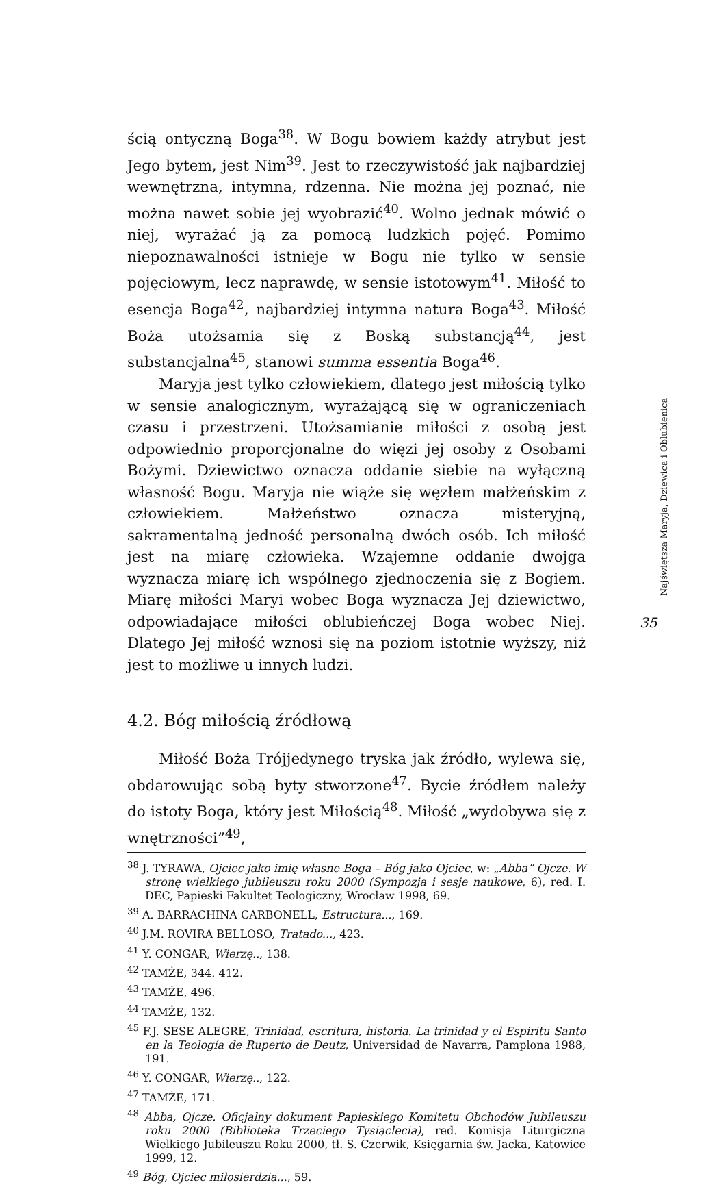ścią ontyczną Boga<sup>38</sup>. W Bogu bowiem każdy atrybut jest Jego bytem, jest Nim<sup>39</sup>. Jest to rzeczywistość jak najbardziej wewnętrzna, intymna, rdzenna. Nie można jej poznać, nie można nawet sobie jej wyobrazić<sup>40</sup>. Wolno jednak mówić o niej, wyrażać ją za pomocą ludzkich pojęć. Pomimo niepoznawalności istnieje w Bogu nie tylko w sensie pojęciowym, lecz naprawdę, w sensie istotowym<sup>41</sup>. Miłość to esencja Boga<sup>42</sup>, najbardziej intymna natura Boga<sup>43</sup>. Miłość Boża utożsamia się z Boską substancją<sup>44</sup>, jest substancjalna<sup>45</sup>, stanowi summa essentia Boga<sup>46</sup>.
Maryja jest tylko człowiekiem, dlatego jest miłością tylko w sensie analogicznym, wyrażającą się w ograniczeniach czasu i przestrzeni. Utożsamianie miłości z osobą jest odpowiednio proporcjonalne do więzi jej osoby z Osobami Bożymi. Dziewictwo oznacza oddanie siebie na wyłączną własność Bogu. Maryja nie wiąże się węzłem małżeńskim z człowiekiem. Małżeństwo oznacza misteryjną, sakramentalną jedność personalną dwóch osób. Ich miłość jest na miarę człowieka. Wzajemne oddanie dwojga wyznacza miarę ich wspólnego zjednoczenia się z Bogiem. Miarę miłości Maryi wobec Boga wyznacza Jej dziewictwo, odpowiadające miłości oblubieńczej Boga wobec Niej. Dlatego Jej miłość wznosi się na poziom istotnie wyższy, niż jest to możliwe u innych ludzi.
4.2. Bóg miłością źródłową
Miłość Boża Trójjedynego tryska jak źródło, wylewa się, obdarowując sobą byty stworzone<sup>47</sup>. Bycie źródłem należy do istoty Boga, który jest Miłością<sup>48</sup>. Miłość „wydobywa się z wnętrzności”<sup>49</sup>,
<sup>38</sup> J. TYRAWA, Ojciec jako imię własne Boga – Bóg jako Ojciec, w: „Abba” Ojcze. W stronę wielkiego jubileuszu roku 2000 (Sympozja i sesje naukowe, 6), red. I. DEC, Papieski Fakultet Teologiczny, Wrocław 1998, 69.
<sup>39</sup> A. BARRACHINA CARBONELL, Estructura..., 169.
<sup>40</sup> J.M. ROVIRA BELLOSO, Tratado..., 423.
<sup>41</sup> Y. CONGAR, Wierzę.., 138.
<sup>42</sup> TAMŻE, 344. 412.
<sup>43</sup> TAMŻE, 496.
<sup>44</sup> TAMŻE, 132.
<sup>45</sup> F.J. SESE ALEGRE, Trinidad, escritura, historia. La trinidad y el Espiritu Santo en la Teología de Ruperto de Deutz, Universidad de Navarra, Pamplona 1988, 191.
<sup>46</sup> Y. CONGAR, Wierzę.., 122.
<sup>47</sup> TAMŻE, 171.
<sup>48</sup> Abba, Ojcze. Oficjalny dokument Papieskiego Komitetu Obchodów Jubileuszu roku 2000 (Biblioteka Trzeciego Tysiąclecia), red. Komisja Liturgiczna Wielkiego Jubileuszu Roku 2000, tł. S. Czerwik, Księgarnia św. Jacka, Katowice 1999, 12.
<sup>49</sup> Bóg, Ojciec miłosierdzia..., 59.
Najświętsza Maryja, Dziewica i Oblubienica
35